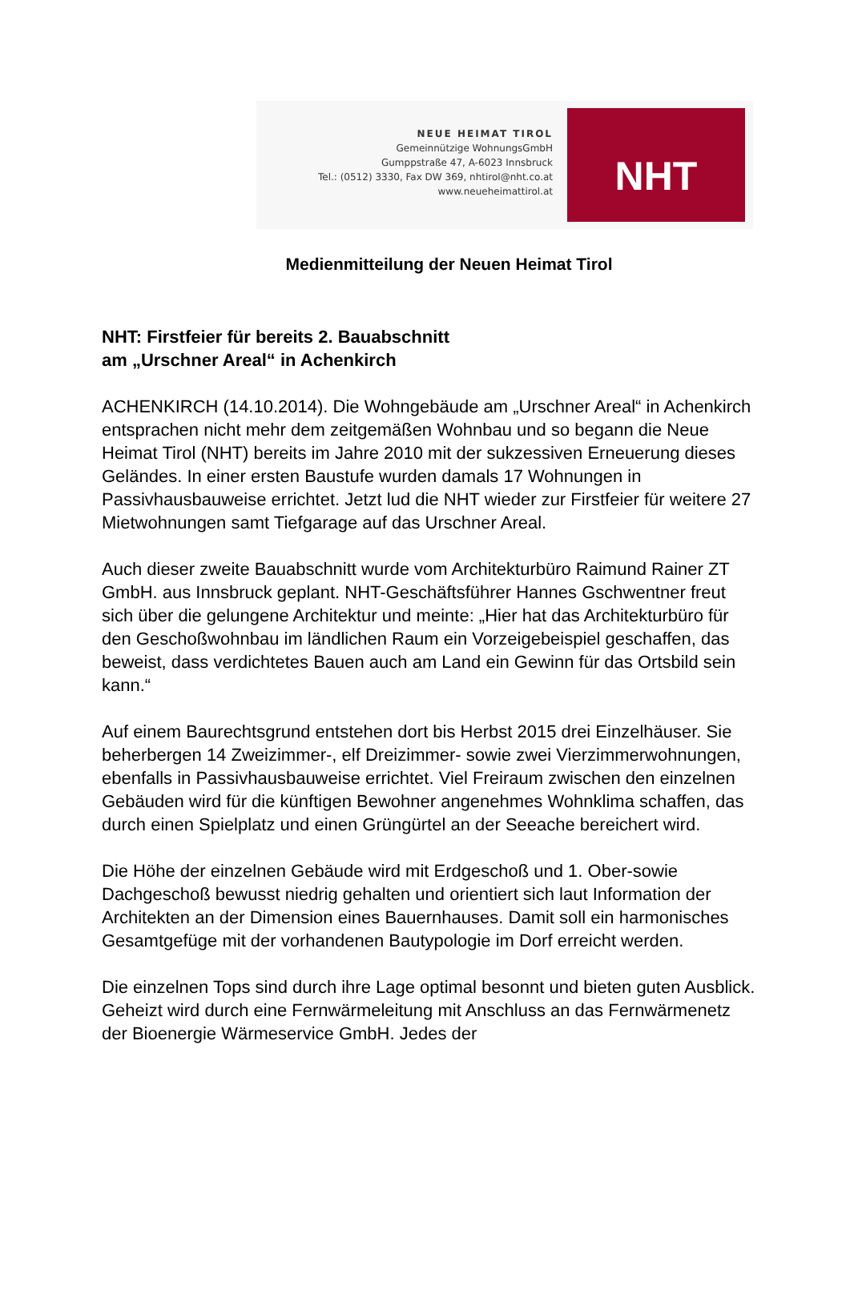NEUE HEIMAT TIROL
Gemeinnützige WohnungsGmbH
Gumppstraße 47, A-6023 Innsbruck
Tel.: (0512) 3330, Fax DW 369, nhtirol@nht.co.at
www.neueheimattirol.at
NHT
Medienmitteilung der Neuen Heimat Tirol
NHT: Firstfeier für bereits 2. Bauabschnitt
am „Urschner Areal“ in Achenkirch
ACHENKIRCH (14.10.2014). Die Wohngebäude am „Urschner Areal“ in Achenkirch entsprachen nicht mehr dem zeitgemäßen Wohnbau und so begann die Neue Heimat Tirol (NHT) bereits im Jahre 2010 mit der sukzessiven Erneuerung dieses Geländes. In einer ersten Baustufe wurden damals 17 Wohnungen in Passivhausbauweise errichtet. Jetzt lud die NHT wieder zur Firstfeier für weitere 27 Mietwohnungen samt Tiefgarage auf das Urschner Areal.
Auch dieser zweite Bauabschnitt wurde vom Architekturbüro Raimund Rainer ZT GmbH. aus Innsbruck geplant. NHT-Geschäftsführer Hannes Gschwentner freut sich über die gelungene Architektur und meinte: „Hier hat das Architekturbüro für den Geschoßwohnbau im ländlichen Raum ein Vorzeigebeispiel geschaffen, das beweist, dass verdichtetes Bauen auch am Land ein Gewinn für das Ortsbild sein kann.“
Auf einem Baurechtsgrund entstehen dort bis Herbst 2015 drei Einzelhäuser. Sie beherbergen 14 Zweizimmer-, elf Dreizimmer- sowie zwei Vierzimmerwohnungen, ebenfalls in Passivhausbauweise errichtet. Viel Freiraum zwischen den einzelnen Gebäuden wird für die künftigen Bewohner angenehmes Wohnklima schaffen, das durch einen Spielplatz und einen Grüngürtel an der Seeache bereichert wird.
Die Höhe der einzelnen Gebäude wird mit Erdgeschoß und 1. Ober-sowie Dachgeschoß bewusst niedrig gehalten und orientiert sich laut Information der Architekten an der Dimension eines Bauernhauses. Damit soll ein harmonisches Gesamtgefüge mit der vorhandenen Bautypologie im Dorf erreicht werden.
Die einzelnen Tops sind durch ihre Lage optimal besonnt und bieten guten Ausblick. Geheizt wird durch eine Fernwärmeleitung mit Anschluss an das Fernwärmenetz der Bioenergie Wärmeservice GmbH. Jedes der